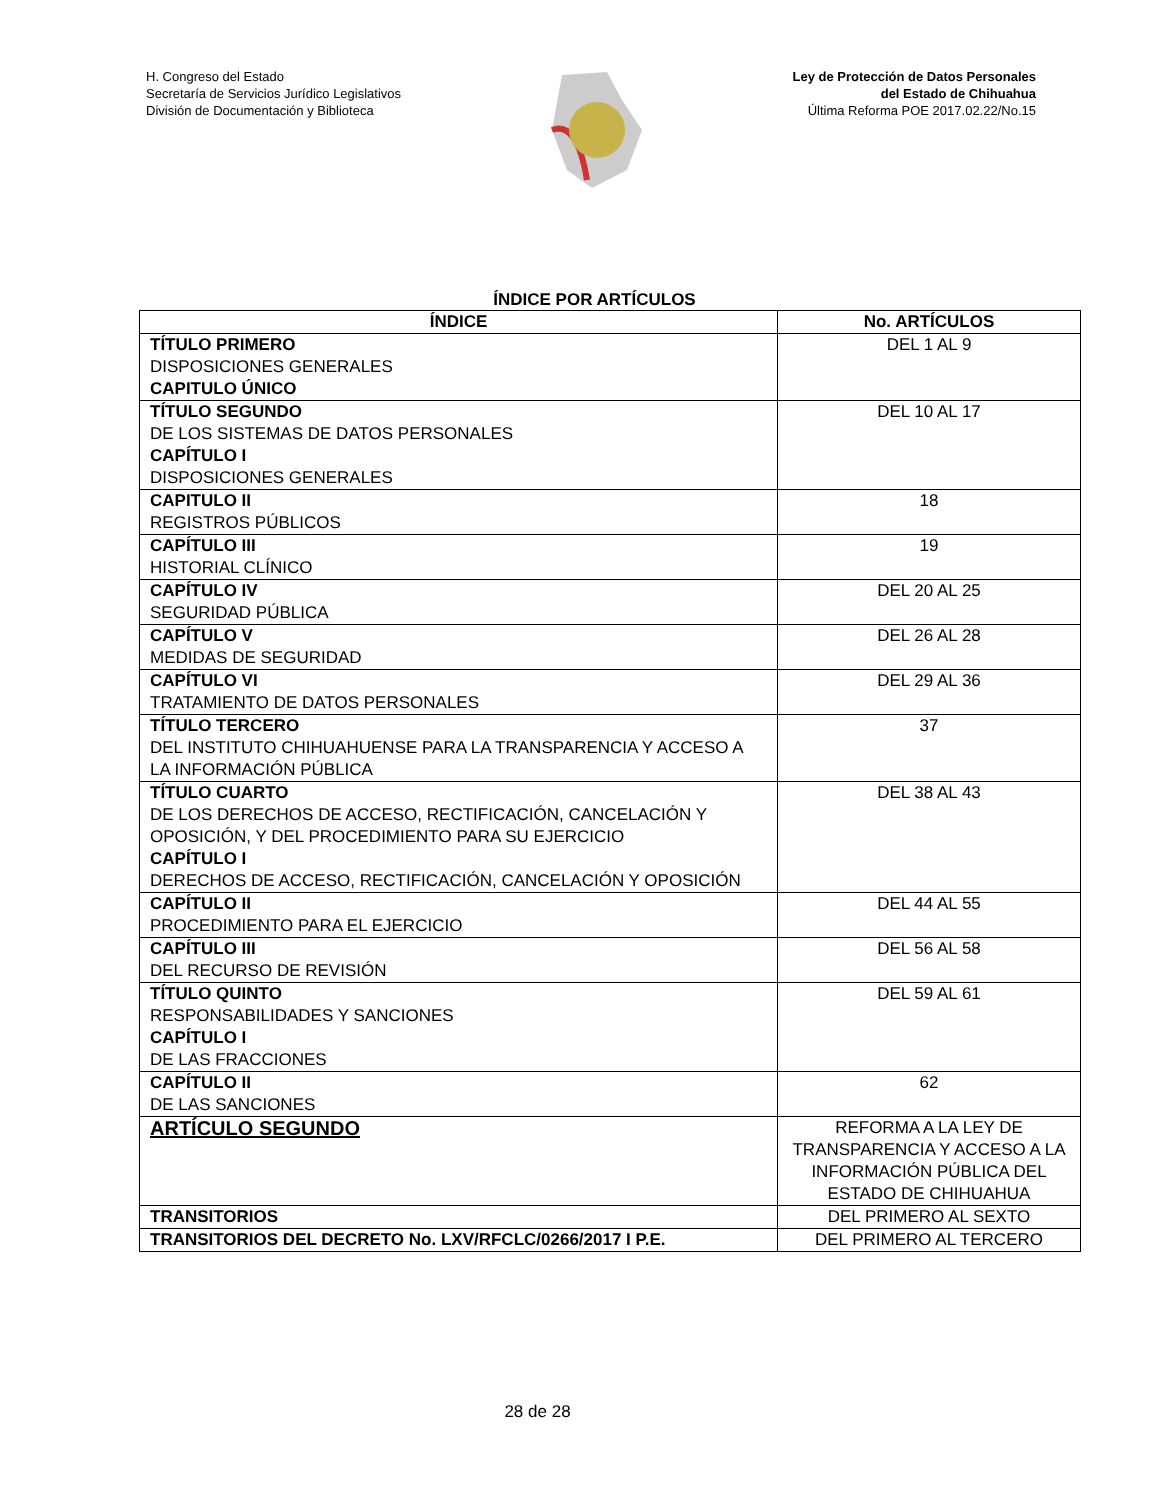H. Congreso del Estado
Secretaría de Servicios Jurídico Legislativos
División de Documentación y Biblioteca
Ley de Protección de Datos Personales
del Estado de Chihuahua
Última Reforma POE 2017.02.22/No.15
ÍNDICE POR ARTÍCULOS
| ÍNDICE | No. ARTÍCULOS |
| --- | --- |
| TÍTULO PRIMERO DISPOSICIONES GENERALES CAPITULO ÚNICO | DEL 1 AL 9 |
| TÍTULO SEGUNDO DE LOS SISTEMAS DE DATOS PERSONALES CAPÍTULO I DISPOSICIONES GENERALES | DEL 10 AL 17 |
| CAPITULO II REGISTROS PÚBLICOS | 18 |
| CAPÍTULO III HISTORIAL CLÍNICO | 19 |
| CAPÍTULO IV SEGURIDAD PÚBLICA | DEL 20 AL 25 |
| CAPÍTULO V MEDIDAS DE SEGURIDAD | DEL 26 AL 28 |
| CAPÍTULO VI TRATAMIENTO DE DATOS PERSONALES | DEL 29 AL 36 |
| TÍTULO TERCERO DEL INSTITUTO CHIHUAHUENSE PARA LA TRANSPARENCIA Y ACCESO A LA INFORMACIÓN PÚBLICA | 37 |
| TÍTULO CUARTO DE LOS DERECHOS DE ACCESO, RECTIFICACIÓN, CANCELACIÓN Y OPOSICIÓN, Y DEL PROCEDIMIENTO PARA SU EJERCICIO CAPÍTULO I DERECHOS DE ACCESO, RECTIFICACIÓN, CANCELACIÓN Y OPOSICIÓN | DEL 38 AL 43 |
| CAPÍTULO II PROCEDIMIENTO PARA EL EJERCICIO | DEL 44 AL 55 |
| CAPÍTULO III DEL RECURSO DE REVISIÓN | DEL 56 AL 58 |
| TÍTULO QUINTO RESPONSABILIDADES Y SANCIONES CAPÍTULO I DE LAS FRACCIONES | DEL 59 AL 61 |
| CAPÍTULO II DE LAS SANCIONES | 62 |
| ARTÍCULO SEGUNDO | REFORMA A LA LEY DE TRANSPARENCIA Y ACCESO A LA INFORMACIÓN PÚBLICA DEL ESTADO DE CHIHUAHUA |
| TRANSITORIOS | DEL PRIMERO AL SEXTO |
| TRANSITORIOS DEL DECRETO No. LXV/RFCLC/0266/2017 I P.E. | DEL PRIMERO AL TERCERO |
28 de 28